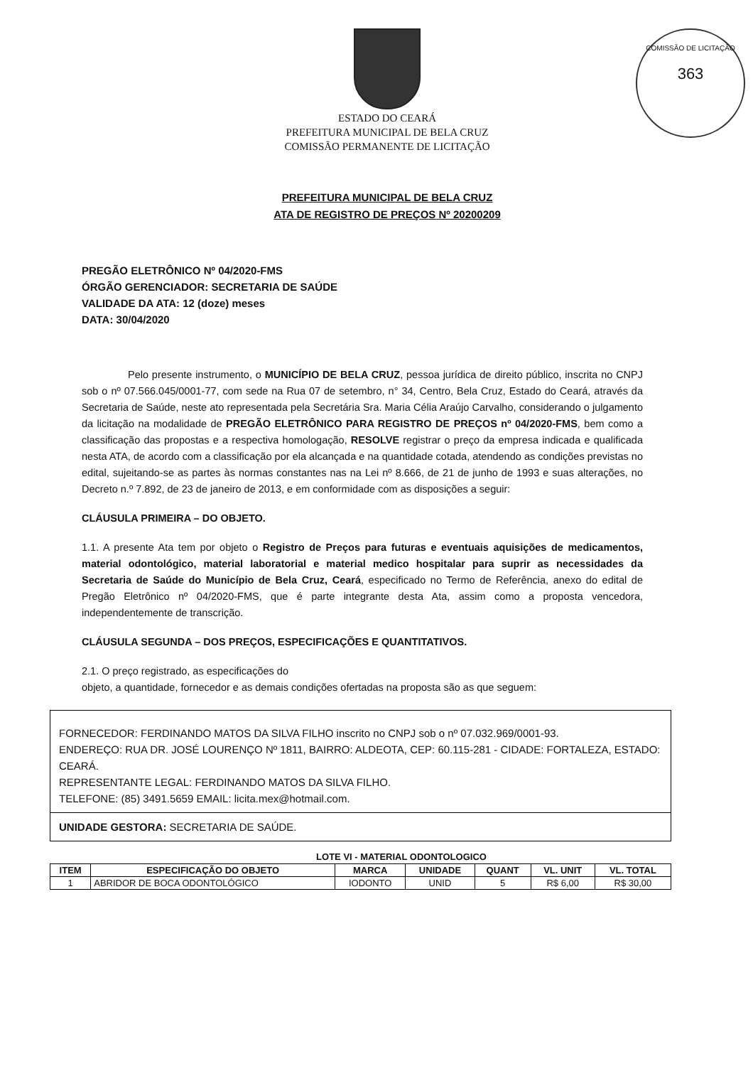COMISSÃO DE LICITAÇÃO
363
ESTADO DO CEARÁ
PREFEITURA MUNICIPAL DE BELA CRUZ
COMISSÃO PERMANENTE DE LICITAÇÃO
PREFEITURA MUNICIPAL DE BELA CRUZ
ATA DE REGISTRO DE PREÇOS Nº 20200209
PREGÃO ELETRÔNICO Nº 04/2020-FMS
ÓRGÃO GERENCIADOR: SECRETARIA DE SAÚDE
VALIDADE DA ATA: 12 (doze) meses
DATA: 30/04/2020
Pelo presente instrumento, o MUNICÍPIO DE BELA CRUZ, pessoa jurídica de direito público, inscrita no CNPJ sob o nº 07.566.045/0001-77, com sede na Rua 07 de setembro, n° 34, Centro, Bela Cruz, Estado do Ceará, através da Secretaria de Saúde, neste ato representada pela Secretária Sra. Maria Célia Araújo Carvalho, considerando o julgamento da licitação na modalidade de PREGÃO ELETRÔNICO PARA REGISTRO DE PREÇOS nº 04/2020-FMS, bem como a classificação das propostas e a respectiva homologação, RESOLVE registrar o preço da empresa indicada e qualificada nesta ATA, de acordo com a classificação por ela alcançada e na quantidade cotada, atendendo as condições previstas no edital, sujeitando-se as partes às normas constantes nas na Lei nº 8.666, de 21 de junho de 1993 e suas alterações, no Decreto n.º 7.892, de 23 de janeiro de 2013, e em conformidade com as disposições a seguir:
CLÁUSULA PRIMEIRA – DO OBJETO.
1.1. A presente Ata tem por objeto o Registro de Preços para futuras e eventuais aquisições de medicamentos, material odontológico, material laboratorial e material medico hospitalar para suprir as necessidades da Secretaria de Saúde do Município de Bela Cruz, Ceará, especificado no Termo de Referência, anexo do edital de Pregão Eletrônico nº 04/2020-FMS, que é parte integrante desta Ata, assim como a proposta vencedora, independentemente de transcrição.
CLÁUSULA SEGUNDA – DOS PREÇOS, ESPECIFICAÇÕES E QUANTITATIVOS.
2.1. O preço registrado, as especificações do
objeto, a quantidade, fornecedor e as demais condições ofertadas na proposta são as que seguem:
FORNECEDOR: FERDINANDO MATOS DA SILVA FILHO inscrito no CNPJ sob o nº 07.032.969/0001-93.
ENDEREÇO: RUA DR. JOSÉ LOURENÇO Nº 1811, BAIRRO: ALDEOTA, CEP: 60.115-281 - CIDADE: FORTALEZA, ESTADO: CEARÁ.
REPRESENTANTE LEGAL: FERDINANDO MATOS DA SILVA FILHO.
TELEFONE: (85) 3491.5659 EMAIL: licita.mex@hotmail.com.
UNIDADE GESTORA: SECRETARIA DE SAÚDE.
LOTE VI - MATERIAL ODONTOLOGICO
| ITEM | ESPECIFICAÇÃO DO OBJETO | MARCA | UNIDADE | QUANT | VL. UNIT | VL. TOTAL |
| --- | --- | --- | --- | --- | --- | --- |
| 1 | ABRIDOR DE BOCA ODONTOLÓGICO | IODONTO | UNID | 5 | R$ 6,00 | R$ 30,00 |